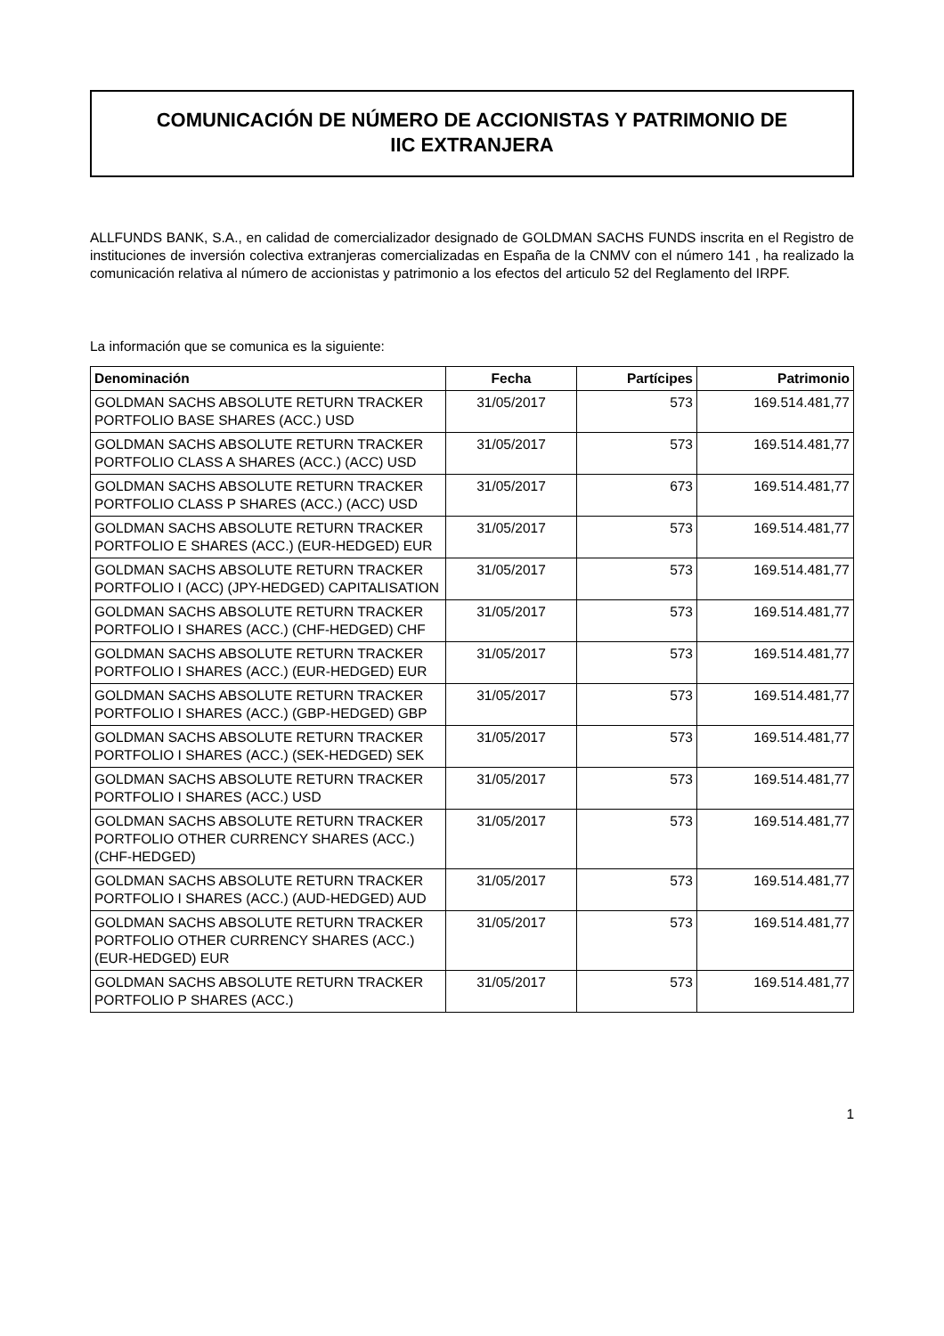COMUNICACIÓN DE NÚMERO DE ACCIONISTAS Y PATRIMONIO DE
IIC EXTRANJERA
ALLFUNDS BANK, S.A., en calidad de comercializador designado de GOLDMAN SACHS FUNDS inscrita en el Registro de instituciones de inversión colectiva extranjeras comercializadas en España de la CNMV con el número 141 , ha realizado la comunicación relativa al número de accionistas y patrimonio a los efectos del articulo 52 del Reglamento del IRPF.
La información que se comunica es la siguiente:
| Denominación | Fecha | Partícipes | Patrimonio |
| --- | --- | --- | --- |
| GOLDMAN SACHS ABSOLUTE RETURN TRACKER PORTFOLIO BASE SHARES (ACC.) USD | 31/05/2017 | 573 | 169.514.481,77 |
| GOLDMAN SACHS ABSOLUTE RETURN TRACKER PORTFOLIO CLASS A SHARES (ACC.) (ACC) USD | 31/05/2017 | 573 | 169.514.481,77 |
| GOLDMAN SACHS ABSOLUTE RETURN TRACKER PORTFOLIO CLASS P SHARES (ACC.) (ACC) USD | 31/05/2017 | 673 | 169.514.481,77 |
| GOLDMAN SACHS ABSOLUTE RETURN TRACKER PORTFOLIO E SHARES (ACC.) (EUR-HEDGED) EUR | 31/05/2017 | 573 | 169.514.481,77 |
| GOLDMAN SACHS ABSOLUTE RETURN TRACKER PORTFOLIO I (ACC) (JPY-HEDGED) CAPITALISATION | 31/05/2017 | 573 | 169.514.481,77 |
| GOLDMAN SACHS ABSOLUTE RETURN TRACKER PORTFOLIO I SHARES (ACC.) (CHF-HEDGED) CHF | 31/05/2017 | 573 | 169.514.481,77 |
| GOLDMAN SACHS ABSOLUTE RETURN TRACKER PORTFOLIO I SHARES (ACC.) (EUR-HEDGED) EUR | 31/05/2017 | 573 | 169.514.481,77 |
| GOLDMAN SACHS ABSOLUTE RETURN TRACKER PORTFOLIO I SHARES (ACC.) (GBP-HEDGED) GBP | 31/05/2017 | 573 | 169.514.481,77 |
| GOLDMAN SACHS ABSOLUTE RETURN TRACKER PORTFOLIO I SHARES (ACC.) (SEK-HEDGED) SEK | 31/05/2017 | 573 | 169.514.481,77 |
| GOLDMAN SACHS ABSOLUTE RETURN TRACKER PORTFOLIO I SHARES (ACC.) USD | 31/05/2017 | 573 | 169.514.481,77 |
| GOLDMAN SACHS ABSOLUTE RETURN TRACKER PORTFOLIO OTHER CURRENCY SHARES (ACC.) (CHF-HEDGED) | 31/05/2017 | 573 | 169.514.481,77 |
| GOLDMAN SACHS ABSOLUTE RETURN TRACKER PORTFOLIO I SHARES (ACC.) (AUD-HEDGED) AUD | 31/05/2017 | 573 | 169.514.481,77 |
| GOLDMAN SACHS ABSOLUTE RETURN TRACKER PORTFOLIO OTHER CURRENCY SHARES (ACC.) (EUR-HEDGED) EUR | 31/05/2017 | 573 | 169.514.481,77 |
| GOLDMAN SACHS ABSOLUTE RETURN TRACKER PORTFOLIO P SHARES (ACC.) | 31/05/2017 | 573 | 169.514.481,77 |
1